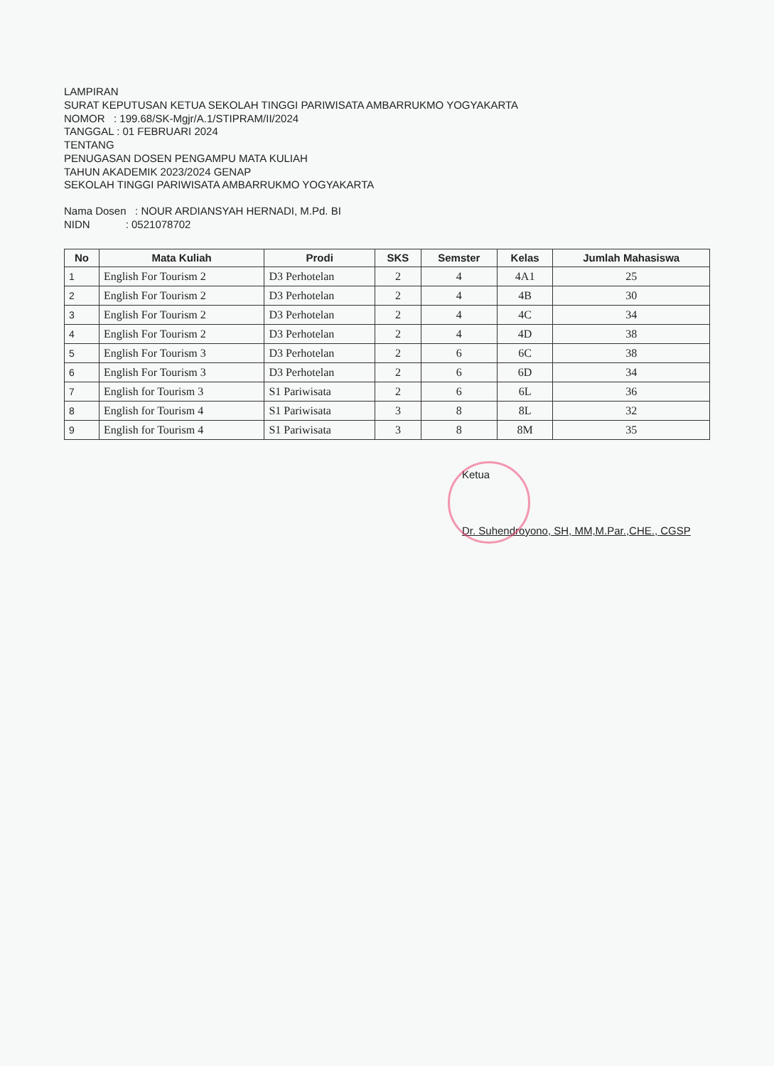LAMPIRAN
SURAT KEPUTUSAN KETUA SEKOLAH TINGGI PARIWISATA AMBARRUKMO YOGYAKARTA
NOMOR : 199.68/SK-Mgjr/A.1/STIPRAM/II/2024
TANGGAL : 01 FEBRUARI 2024
TENTANG
PENUGASAN DOSEN PENGAMPU MATA KULIAH
TAHUN AKADEMIK 2023/2024 GENAP
SEKOLAH TINGGI PARIWISATA AMBARRUKMO YOGYAKARTA
Nama Dosen : NOUR ARDIANSYAH HERNADI, M.Pd. BI
NIDN : 0521078702
| No | Mata Kuliah | Prodi | SKS | Semster | Kelas | Jumlah Mahasiswa |
| --- | --- | --- | --- | --- | --- | --- |
| 1 | English For Tourism 2 | D3 Perhotelan | 2 | 4 | 4A1 | 25 |
| 2 | English For Tourism 2 | D3 Perhotelan | 2 | 4 | 4B | 30 |
| 3 | English For Tourism 2 | D3 Perhotelan | 2 | 4 | 4C | 34 |
| 4 | English For Tourism 2 | D3 Perhotelan | 2 | 4 | 4D | 38 |
| 5 | English For Tourism 3 | D3 Perhotelan | 2 | 6 | 6C | 38 |
| 6 | English For Tourism 3 | D3 Perhotelan | 2 | 6 | 6D | 34 |
| 7 | English for Tourism 3 | S1 Pariwisata | 2 | 6 | 6L | 36 |
| 8 | English for Tourism 4 | S1 Pariwisata | 3 | 8 | 8L | 32 |
| 9 | English for Tourism 4 | S1 Pariwisata | 3 | 8 | 8M | 35 |
Ketua
Dr. Suhendroyono, SH, MM,M.Par.,CHE., CGSP